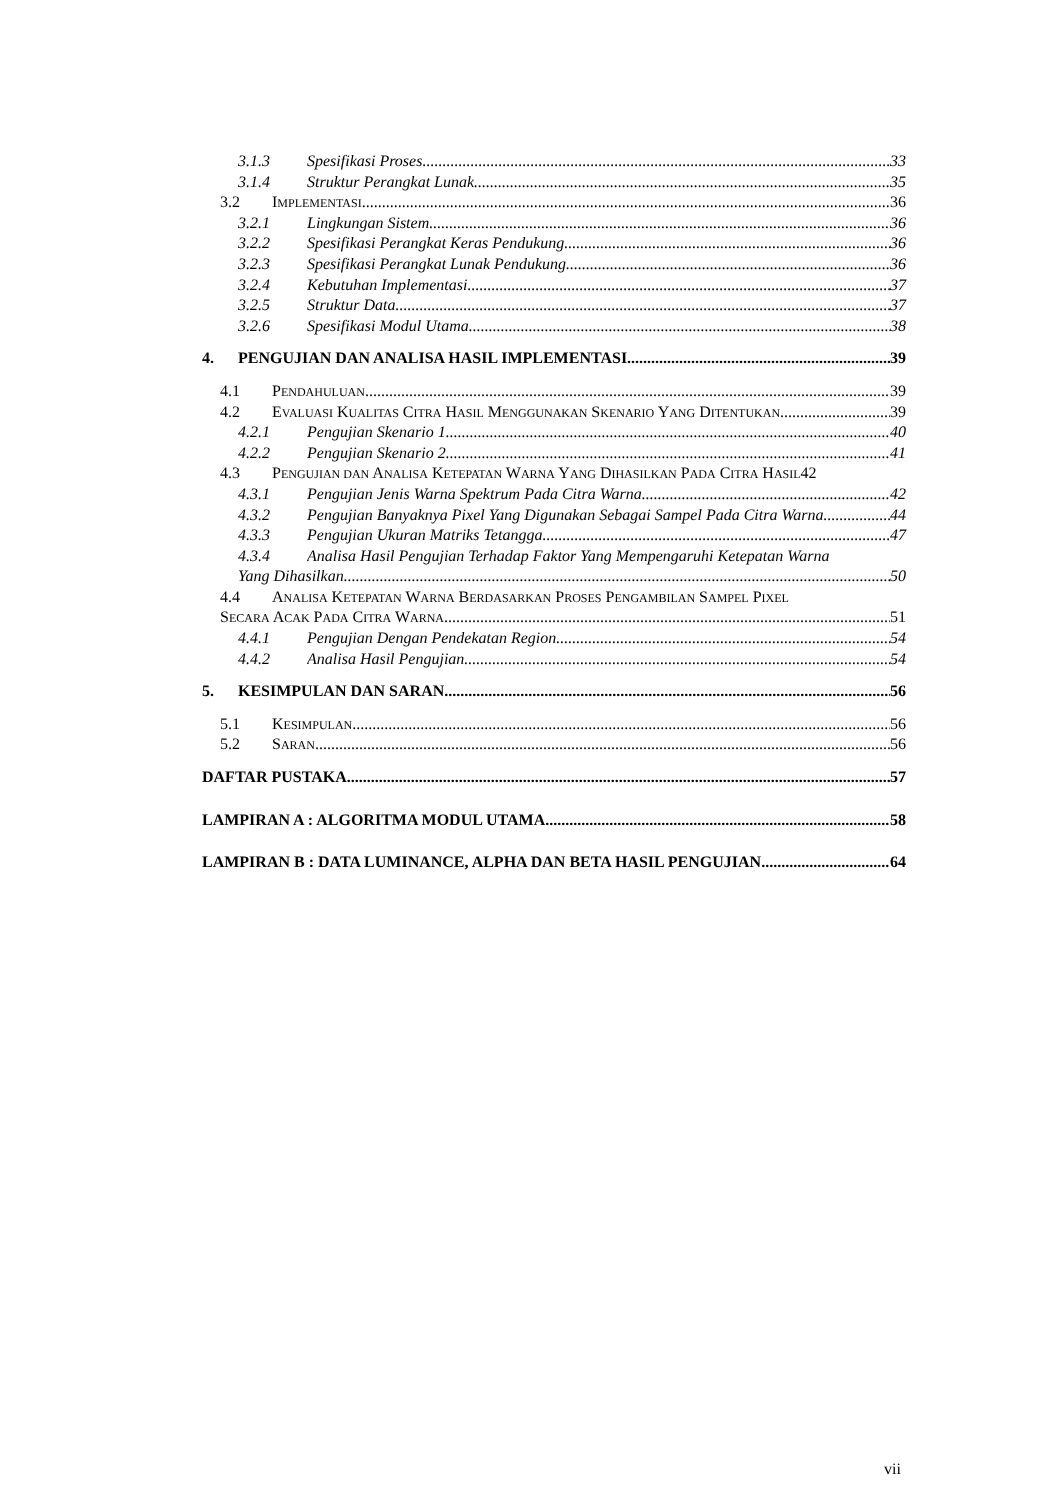3.1.3 Spesifikasi Proses 33
3.1.4 Struktur Perangkat Lunak 35
3.2 IMPLEMENTASI 36
3.2.1 Lingkungan Sistem 36
3.2.2 Spesifikasi Perangkat Keras Pendukung 36
3.2.3 Spesifikasi Perangkat Lunak Pendukung 36
3.2.4 Kebutuhan Implementasi 37
3.2.5 Struktur Data 37
3.2.6 Spesifikasi Modul Utama 38
4. PENGUJIAN DAN ANALISA HASIL IMPLEMENTASI 39
4.1 PENDAHULUAN 39
4.2 EVALUASI KUALITAS CITRA HASIL MENGGUNAKAN SKENARIO YANG DITENTUKAN 39
4.2.1 Pengujian Skenario 1 40
4.2.2 Pengujian Skenario 2 41
4.3 PENGUJIAN DAN ANALISA KETEPATAN WARNA YANG DIHASILKAN PADA CITRA HASIL 42
4.3.1 Pengujian Jenis Warna Spektrum Pada Citra Warna 42
4.3.2 Pengujian Banyaknya Pixel Yang Digunakan Sebagai Sampel Pada Citra Warna 44
4.3.3 Pengujian Ukuran Matriks Tetangga 47
4.3.4 Analisa Hasil Pengujian Terhadap Faktor Yang Mempengaruhi Ketepatan Warna
Yang Dihasilkan 50
4.4 ANALISA KETEPATAN WARNA BERDASARKAN PROSES PENGAMBILAN SAMPEL PIXEL
SECARA ACAK PADA CITRA WARNA 51
4.4.1 Pengujian Dengan Pendekatan Region 54
4.4.2 Analisa Hasil Pengujian 54
5. KESIMPULAN DAN SARAN 56
5.1 KESIMPULAN 56
5.2 SARAN 56
DAFTAR PUSTAKA 57
LAMPIRAN A : ALGORITMA MODUL UTAMA 58
LAMPIRAN B : DATA LUMINANCE, ALPHA DAN BETA HASIL PENGUJIAN 64
vii